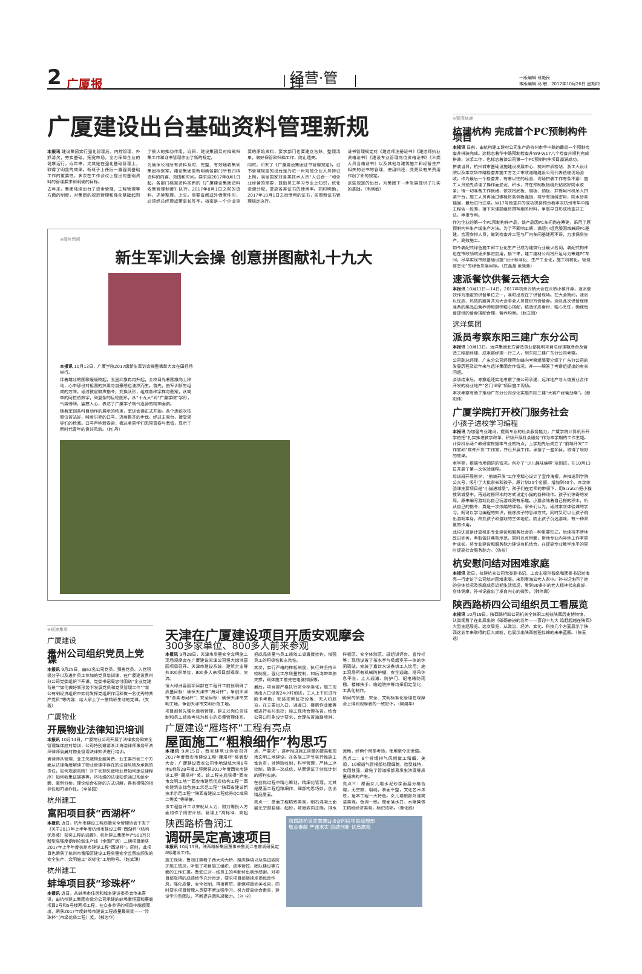2 广厦报 经营·管理 一版编辑 班艳民
本版编辑 马 敏 2017年10月26日 星期四
广厦建设出台基础资料管理新规
本报讯 建设集团实行强化管理后，内控管理、外抓清欠，夯实基础，拓宽市场，全力保障企业的健康运行，近年来，尤其是在强化基础管理上，取得了明显的成果。新班子上任后一直强调基础工作的重要性，多次在工作会议上提出对基础资料的管理要求和明确的目标。
去年来，集团陆续出台了资金管理、工程管理等方面的制度，对集团的规范管理和强化基础起到了很大的推动作用。近日，建设集团又对档案归集工作和证书管理作出了新的规定。
为确保公司所有资料及时、完整、有效地收集到集团档案室，建设集团重新明确各部门所有归档资料的内容、范围和时间。要求自2017年8月1日起，各部门档案资料按新的《广厦建设集团资料收集管理制度》执行，2017年8月1日之前的资料，抓紧整理、上交。需要查阅或外借原件时，必须经总经理或董事长签字。档案是一个企业重要的原始资料，要求部门也要建立台账，整理清单，做好保管和归档工作，防止遗失。
同时，印发了《广厦建设集团证书管理规定》。证书管理规定的出台是为进一步规范企业人员持证上岗，满足国家对各类技术人员“人证合一”和企业经营的需要，鼓励员工学习专业上知识，优化资源分配，提高各类证书的使用率。同时明确，2017年10月1日之后借用的证书，按照新证书管理规定执行。
证书管理规定对《建造师注册证书》《建造师执业资格证书》《建设专业管理岗位资格证书》《三类人员合格证书》以及其他与建筑施工和经营生产相关的证书的管理、使用归还、变更及有关费用作出了新的规定。
这些规定的出台，为集团下一步发展提供了扎实的基础。（韦晓敏）
※图片新闻
新生军训大会操 创意拼图献礼十九大
本报讯 10月13日，广厦学院2017级新生军训会操暨表彰大会在田径场举行。
伴着雄壮的国歌缓缓响起，五星红旗冉冉升起，全校目光着国旗向上移动，心中那份对祖国的热爱与自豪感也油然而生。首先，由军训新生组成的方阵，通过教官鼓声指令，变换队形，组成各种字样与图案，从简单的阿拉伯数字，到复杂的巨轮图形，从“十九大”到“广厦学院”字形，气势磅礴，震撼人心，表达了广厦学子朝气蓬勃的精神面貌。
随着军训各科目动作的展示的结束，军训会操正式开始。各个连依次按照位置站好，喊着洪亮的口号，迈着整齐的步伐，经过主席台，接受领导们的检阅。口号声响若春雷，表达着同学们无限青春与激情，显示了新时代青年的良好风貌。（赵 丹）
※短波集萃
广厦建设
贵州公司组织党员上党课
本报讯 9月25日，由62名公司党员、预备党员、入党积极分子以及进步员工参加的党员培训课，在广厦建设贵州分公司党委组织下开讲。党委书记周忠付围绕“企业党建背景”“如何做好新形势下发展党员和党员管理工作”“非公有制经济组织中如何发挥党组织作用和做一名优秀的共产党员”等内容，给大家上了一堂精彩生动的党课。（支蓉）
广厦物业
开展物业法律知识培训
本报讯 10月14日，广厦物业公司开展了法律实务和安全管理媒体应对培训，公司特别邀请浙江海浩律师事务所资深律师袁晨对物业管理法律知识进行培训。
袁律师从管理、业主欠缴物业服务费、业主委员会三个方面从法律角度解读了物业管理中存在的法律风险及承担的责任，如何规避风险？对于长期欠缴物业费如何走法律程序？如何收集证据等等，将枯燥的法律知识通过系统全面、案例分析，理论结合实际的方式讲解，具有很强的指导性和可操作性。（李美园）
杭州建工
富阳项目获“西湖杯”
本报讯 近日，杭州市建设工程质量安全管理协会下发了《关于2017年上半年度杭州市建设工程“西湖杯”（结构优质奖）获奖工程的通报》，杭州建工集团年产500万只新型高强度钢制轮毂生产线（金固厂房）二期项目荣获2017年上半年度杭州市建设工程“西湖杯”。同时，此项目也荣获了杭州市富阳区建设工程质量安全监督站颁发的安全生产、文明施工“双标化”工地称号。（赵文琪）
杭州建工
蚌埠项目获“珍珠杯”
本报讯 近日，从蚌埠市住房和城乡建设委员会传来喜讯，由杭州建工集团安徽分公司承建的蚌埠康恒嘉和豪庭项目2号和5号楼两项工程，在众多参评的项目中脱颖而出，荣获2017年度蚌埠市建设工程质量最高奖——“珍珠杯”（市级优质工程）奖。（郁志华）
天津在广厦建设项目开质安观摩会
300多家单位、800多人前来参观
本报讯 9月28日，天津市质量安全文明施工现场观摩会在广厦建设天津公司恒大绿洲嘉园项目召开。天津市建设系统、建筑企业等共300家单位，800多人来项目部观摩、交流。
恒大绿洲嘉园项目部在工程开工前就明确了质量目标：确保天津市“海河杯”，争创天津市“金奖海河杯”；安全目标：确保天津市文明工地，争创天津市文明示范工地。
项目部首先强化目标管理，建立以岗位责任制和员工绩效考核为核心的质量管理体系，把成品质量与员工绩效工资直接挂钩，增强员工的积极性和主动性。
其次，实行严格的样板制度，执行并坚持三检制度，强化工序质量控制，如后浇带单独支撑，砌体施工前先在电脑排版等。
最后，项目部严格执行安全标准化，施工现场出入口设置24小时值班，工人上下班进行刷卡考勤；安装视频监控设备，无人机航拍，在主要出入口、通道口、楼层作业面等都进行实时监控；施工现场合理布置，结合公司CI形象设计要求，合理布置道路喷淋、样板区、安全体验区、班组讲评台、宣传栏等；现场设置了茶水亭与吸烟室于一体的休闲驿站，安装了直饮水设备供工人饮用；施工现场所有机械防护棚、安全通道、塔吊休息平台、上人通道、防护门、配电箱防雨棚、楼梯扶手、临边防护等均采用定型化、工具化制作。
项目的质量、安全、文明标准化管理在观摩会上得到观摩者的一致好评。（樊建华）
广厦建设“雁塔杯”工程有亮点
屋面施工“粗粮细作”构思巧
本报讯 9月15日，西安建筑业协会召开2017年度西安市建设工程“雁塔杯”奖表彰大会，广厦建设西安公司金地湖城大境8号地E标段28号楼工程荣获2017年度西安市建设工程“雁塔杯”奖。该工程先后获得“西安市文明工地”“西安市建筑优质结构工程”“西安建筑业绿色施工示范工程”“陕西省建设新技术示范工程”“陕西省建设工程优秀QC成果二等奖”等荣誉。
该工程自开工以来就从人力、财力等投入方面均作了周密计划，管理上“高标准、高起点、严要求”，逐步推进施工质量的提高和现场文明工地建设。在各施工环节实行推施工谁负责，挂牌验收制，科学管理，严格工序控制，确保一次成优，从而保证了创优计划的顺利实施。
在创优过程中精心策划，精细化管理，尤其是屋面工程粗粮细作、细部构思巧妙，创出精品屋面。
亮点一：屋面工程精致美观，细石混凝土面层无空鼓裂缝、起砂，坡度坡向正确，排水流畅，经两个雨季考验，使用至今无渗漏。
亮点二：6个排烟排气风帽做工精细、美观，10根通气管根部处理细腻，造型独特，实用性强，避免了管道根部易发生渗漏等质量通病的产生。
亮点三：屋面女儿墙水泥砂浆面层分格合理，无空鼓、裂缝，表面平整，文化艺术浓厚，是本工程一大特色。女儿墙根部处理简洁美观，色调一致。屋面落水口、水簸箕做工精细经济美观，标识清晰。（曹化胜）
陕西路桥鲁润江
调研吴定高速项目
本报讯 10月13日，陕西路桥集团董事长鲁润江考察调研吴定8标建设工作。
施工现场，鲁润江察看了西大沟大桥、路床换填以及高边坡防护施工情况，听取了项目施工组织、成本管控、团队建设等方面的工作汇报。鲁润江对一线员工的辛勤付出表示感谢，对项目部取得的成绩给予充分肯定，要求项目部继续发扬优良作风，强化质量、安全控制，再接再厉，确保项目完美收官，同时要求项目管理人员要不断加强学习，努力提高综合素质，建设学习型团队，不断提升团队凝聚力。（刘 宁）
陕西路桥吴定高速LJ-8合同段项目经理部
敬业奉献 严谨求实 团结创新 优质高效
※要闻快递
杭建杭构 完成首个PC预制构件项目
本报讯 日前，由杭构建工建材公司生产的杭州市华中路的最后一个预制检查井拼装完成。这标志着华中路预制检查井W9-W17八个检查井顺利完成拼装、注浆工作，也标志着该公司第一个PC预制构件项目圆满成功。
拼装当日，杭州城市基础设施建设发展中心、杭州市质检站、浙工大设计院以及本次华中路检查井施工方之江市政道路建设公司代表莅临现场验收。作为最后一个检查井，有着以往的经验，现场拼装工作有条不紊：施工人员预先清理了操作面淤泥、积水，并在预制板接缝处粘贴好防水胶条；待一切准备工作就绪，依次将底板、侧板、顶板、井筒用吊机吊入拼装平台，施工人员再通过螺栓将各侧板连接，将所有接缝密封，防水砂浆锚固，最后进行注浆。W17号检查井的成功拼装预示着本次杭州市华中路工程告一段落，接下来课题组将撰写相关材料，争取早日形成检查井工法，申报专利。
作为企业的第一个PC预制构件产品，该产品因PC车间尚在筹建，采用了原预制构件生产线生产方法。为了不影响工期，课题小组克服困难兼顾PC基建，合理安排人员，做到检查井工程与厂内车间基建两不误，力求保质生产，高效施工。
如今装配式绿色施工和工业化生产已成为建筑行业最火名词，装配式构件也在市政领域逐步推进应用，接下来，建工建材公司将开足马力筹建PC车间，尽早实现市政基础设施“设计标准化，生产工业化，施工机械化，管理信息化”的绿色发展目标。（庄晶晶 金斐斐）
速派餐饮供餐云栖大会
本报讯 10月11日—14日，2017年杭州云栖大会在云栖小镇开幕，速派餐饮作为指定的供餐单位之一，准时出现在了供餐现场。在大会期间，速派以优质、热情的服务共为大会参会人员提供万份餐食。速派此次供餐保障准备的菜品由营养师和厨师精心搭配，精选优质食材，精心烹饪，确保每餐提供的餐食搭配合理，营养均衡。（赵立琦）
远洋集团
派员考察东阳三建广东分公司
本报讯 10月13日，远洋集团北方营造事业部昆明项目总经理甑彦合及营造工程部经理、成本部经理一行三人，到东阳三建广东分公司考察。
公司副总经理、广东分公司经理蒋剑峰向考察组简要介绍了广东分公司的发展历程及近年来与远洋集团合作情况，并一一解答了考察组提出的有关问题。
会谈结束后，考察组还实地考察了由公司承建、远洋地产与大信置业合作开发的商业地产“名门世家”项目施工现场。
本次考察有助于推动广东分公司深化实施东阳三建“大客户经营战略”。（蔡阳伟）
广厦学院打开校门服务社会
小孩子进校学习编程
本报讯 为加强专业建设，提高专业的社会服务能力，广厦学院计算机系开学初把“扎实推进教学改革、积极开展社会服务”作为本学期的工作主题。计算机系两个教研室根据本专业的特点，上学期先后成立了“前端开发”工作室和“软件开发”工作室，并已开展工作，承接了一些项目，取得了较好的效果。
本学期，根据市场调研的情况，创办了“少儿趣味编程”培训班，在10月13日开展了第一次体验课程。
培训班开展前夕，“前端开发”工作室精心设计了宣传海报，并推送到学院公众号，吸引了大批家长和孩子，原计划20个名额，增加到40个。本次体验课主要项目是“小猫进城堡”。孩子们在老师的带领下，用Scratch把小猫放到城堡中，再通过搭积木的方式设定小猫的各种动作。孩子们惊奇的发现，原来编写游戏比自己玩游戏更有乐趣。小猫会随着自己搭的积木，听从自己的指令，真是一次炫酷的体验。家长们认为，通过本次体验课的学习，既可以学习编程的知识，锻炼孩子的思维方式，同时又可以让孩子跳出游戏本身，改变孩子和游戏的主体地位，防止孩子沉迷游戏，有一种双赢的作用。
此培训班是计算机系专业建设和服务社会的一种重要形式，后续将不断地改进完善，争取做好典型示范，同时以点带面，带动专业内其他工作室同步成长，将专业建设和服务能力建设有机结合，在提高专业教学水平的同时提高社会服务能力。（信校）
杭安慰问结对困难家庭
本报讯 近日，杭建杭安公司党委副书记、工会主席孙馥泉和团委书记尚海亮一行走访了公司结对困难家庭。来到唐海云老人家中。孙书记询问了她的身体状况及家庭成员近期生活情况，看到80多岁的老人精神状态良好、身体健康，孙书记露出了发自内心的微笑。（韩伟娜）
陕西路桥四公司组织员工看展览
本报讯 10月19日，陕西路桥四公司机关全体职工前往陕西历史博物馆，认真观看了在此展出的《砥砺奋进的五年——喜迎十九大 追赶超越在陕西》大型主题展览。这次展览，从政治、经济、文化、科技几个方面展示了陕西这五年来取得的巨大成就，也展示出陕西前程似锦的未来蓝图。（陈玉花）